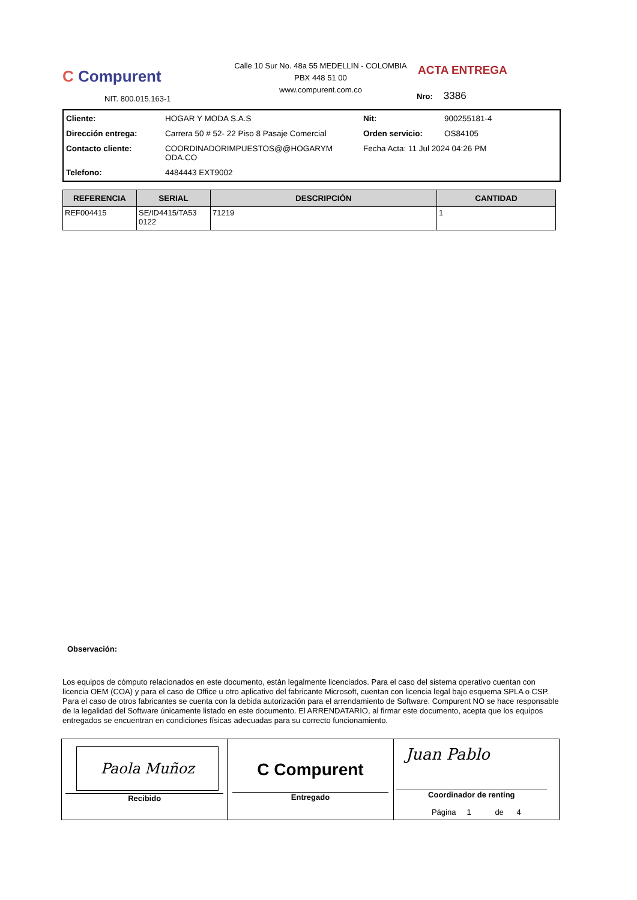C Compurent
NIT. 800.015.163-1
Calle 10 Sur No. 48a 55 MEDELLIN - COLOMBIA
PBX 448 51 00
www.compurent.com.co
ACTA ENTREGA
Nro: 3386
Cliente: HOGAR Y MODA S.A.S Nit: 900255181-4 Dirección entrega: Carrera 50 # 52- 22 Piso 8 Pasaje Comercial Orden servicio: OS84105 Contacto cliente: COORDINADORIMPUESTOS@@HOGARYM ODA.CO Fecha Acta: 11 Jul 2024 04:26 PM Telefono: 4484443 EXT9002
| REFERENCIA | SERIAL | DESCRIPCIÓN | CANTIDAD |
| --- | --- | --- | --- |
| REF004415 | SE/ID4415/TA53 0122 | 71219 | 1 |
Observación:
Los equipos de cómputo relacionados en este documento, están legalmente licenciados. Para el caso del sistema operativo cuentan con licencia OEM (COA) y para el caso de Office u otro aplicativo del fabricante Microsoft, cuentan con licencia legal bajo esquema SPLA o CSP. Para el caso de otros fabricantes se cuenta con la debida autorización para el arrendamiento de Software. Compurent NO se hace responsable de la legalidad del Software únicamente listado en este documento. El ARRENDATARIO, al firmar este documento, acepta que los equipos entregados se encuentran en condiciones físicas adecuadas para su correcto funcionamiento.
Paola Muñoz
Recibido
C Compurent
Entregado
Juan Pablo
Coordinador de renting
Página 1 de 4